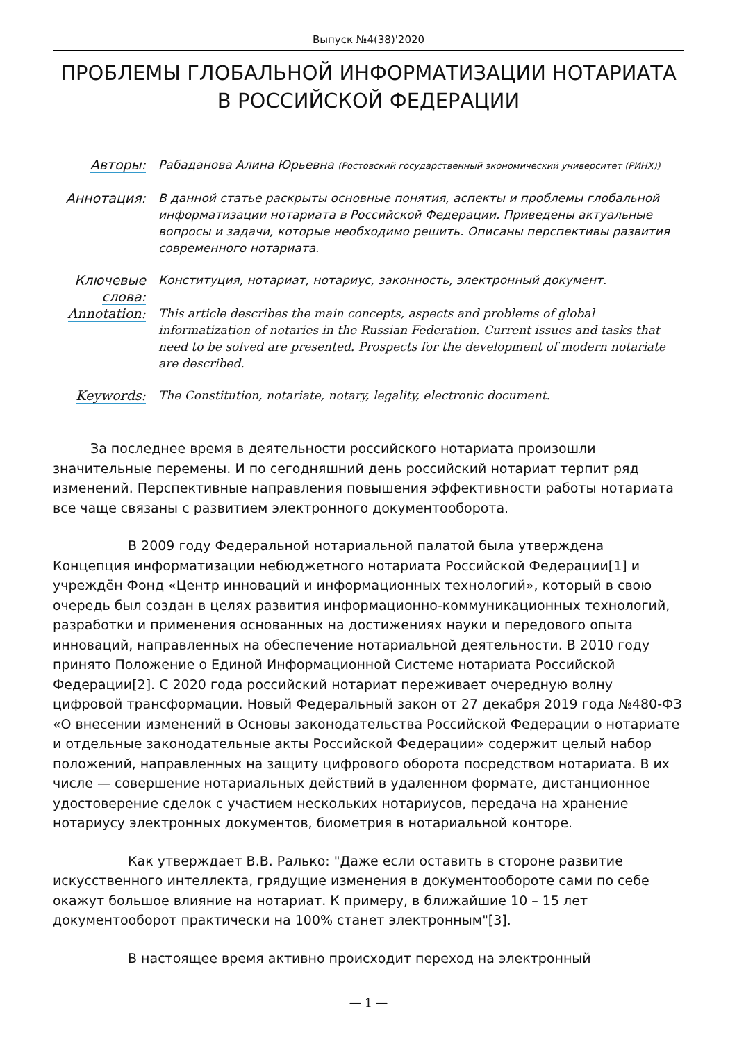Выпуск №4(38)'2020
ПРОБЛЕМЫ ГЛОБАЛЬНОЙ ИНФОРМАТИЗАЦИИ НОТАРИАТА В РОССИЙСКОЙ ФЕДЕРАЦИИ
Авторы:
Рабаданова Алина Юрьевна (Ростовский государственный экономический университет (РИНХ))
Аннотация:
В данной статье раскрыты основные понятия, аспекты и проблемы глобальной информатизации нотариата в Российской Федерации. Приведены актуальные вопросы и задачи, которые необходимо решить. Описаны перспективы развития современного нотариата.
Ключевые слова:
Конституция, нотариат, нотариус, законность, электронный документ.
Annotation:
This article describes the main concepts, aspects and problems of global informatization of notaries in the Russian Federation. Current issues and tasks that need to be solved are presented. Prospects for the development of modern notariate are described.
Keywords:
The Constitution, notariate, notary, legality, electronic document.
За последнее время в деятельности российского нотариата произошли значительные перемены. И по сегодняшний день российский нотариат терпит ряд изменений. Перспективные направления повышения эффективности работы нотариата все чаще связаны с развитием электронного документооборота.
В 2009 году Федеральной нотариальной палатой была утверждена Концепция информатизации небюджетного нотариата Российской Федерации[1] и учреждён Фонд «Центр инноваций и информационных технологий», который в свою очередь был создан в целях развития информационно-коммуникационных технологий, разработки и применения основанных на достижениях науки и передового опыта инноваций, направленных на обеспечение нотариальной деятельности. В 2010 году принято Положение о Единой Информационной Системе нотариата Российской Федерации[2]. С 2020 года российский нотариат переживает очередную волну цифровой трансформации. Новый Федеральный закон от 27 декабря 2019 года №480-ФЗ «О внесении изменений в Основы законодательства Российской Федерации о нотариате и отдельные законодательные акты Российской Федерации» содержит целый набор положений, направленных на защиту цифрового оборота посредством нотариата. В их числе — совершение нотариальных действий в удаленном формате, дистанционное удостоверение сделок с участием нескольких нотариусов, передача на хранение нотариусу электронных документов, биометрия в нотариальной конторе.
Как утверждает В.В. Ралько: "Даже если оставить в стороне развитие искусственного интеллекта, грядущие изменения в документообороте сами по себе окажут большое влияние на нотариат. К примеру, в ближайшие 10 – 15 лет документооборот практически на 100% станет электронным"[3].
В настоящее время активно происходит переход на электронный
— 1 —